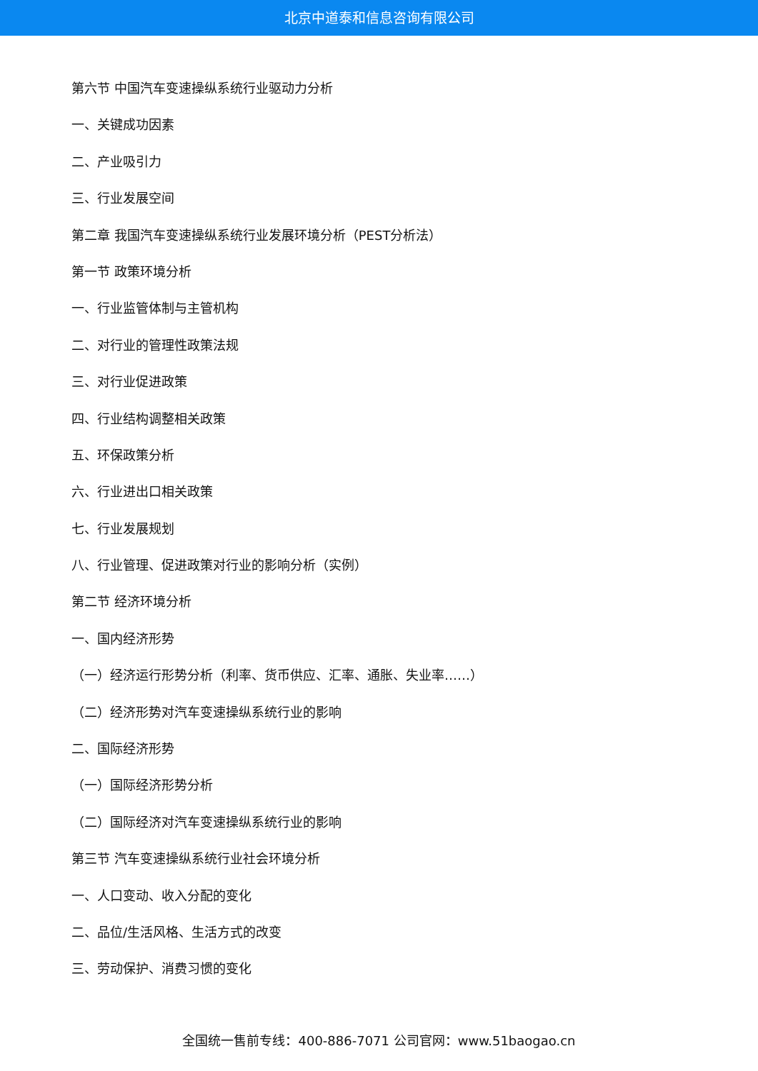北京中道泰和信息咨询有限公司
第六节 中国汽车变速操纵系统行业驱动力分析
一、关键成功因素
二、产业吸引力
三、行业发展空间
第二章 我国汽车变速操纵系统行业发展环境分析（PEST分析法）
第一节 政策环境分析
一、行业监管体制与主管机构
二、对行业的管理性政策法规
三、对行业促进政策
四、行业结构调整相关政策
五、环保政策分析
六、行业进出口相关政策
七、行业发展规划
八、行业管理、促进政策对行业的影响分析（实例）
第二节 经济环境分析
一、国内经济形势
（一）经济运行形势分析（利率、货币供应、汇率、通胀、失业率……）
（二）经济形势对汽车变速操纵系统行业的影响
二、国际经济形势
（一）国际经济形势分析
（二）国际经济对汽车变速操纵系统行业的影响
第三节 汽车变速操纵系统行业社会环境分析
一、人口变动、收入分配的变化
二、品位/生活风格、生活方式的改变
三、劳动保护、消费习惯的变化
全国统一售前专线：400-886-7071 公司官网：www.51baogao.cn